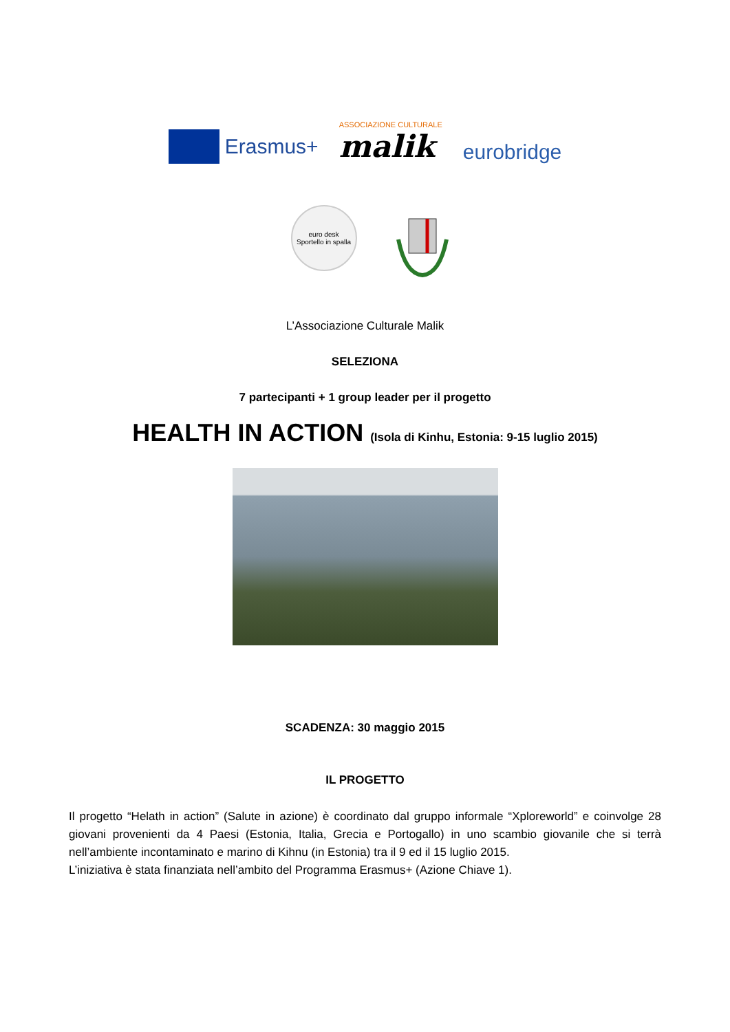Erasmus+
ASSOCIAZIONE CULTURALE
malik
eurobridge
euro desk
Sportello in spalla
L’Associazione Culturale Malik
SELEZIONA
7 partecipanti + 1 group leader per il progetto
HEALTH IN ACTION (Isola di Kinhu, Estonia: 9-15 luglio 2015)
SCADENZA: 30 maggio 2015
IL PROGETTO
Il progetto “Helath in action” (Salute in azione) è coordinato dal gruppo informale “Xploreworld” e coinvolge 28 giovani provenienti da 4 Paesi (Estonia, Italia, Grecia e Portogallo) in uno scambio giovanile che si terrà nell’ambiente incontaminato e marino di Kihnu (in Estonia) tra il 9 ed il 15 luglio 2015.
L’iniziativa è stata finanziata nell’ambito del Programma Erasmus+ (Azione Chiave 1).